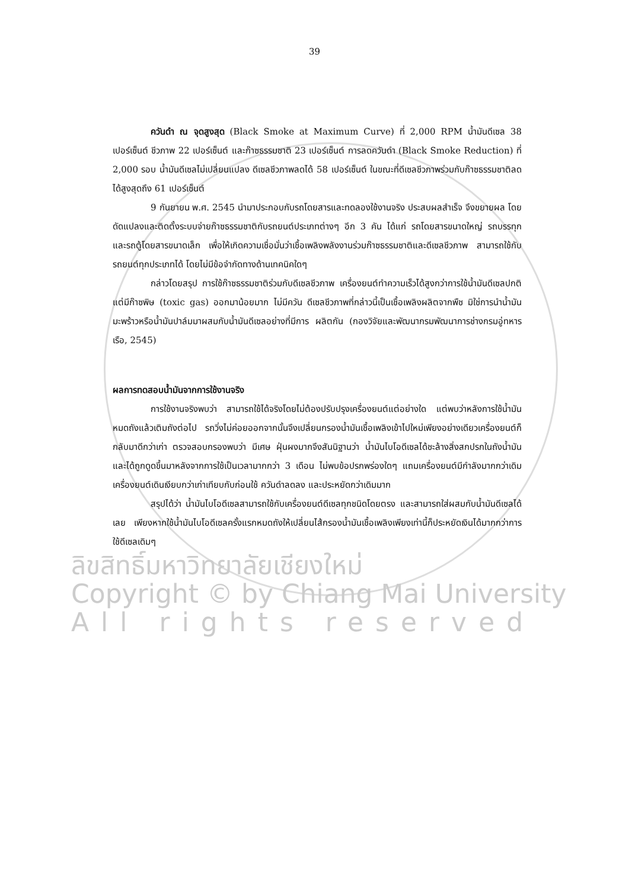39
ควันดำ ณ จุดสูงสุด (Black Smoke at Maximum Curve) ที่ 2,000 RPM น้ำมันดีเซล 38 เปอร์เซ็นต์ ชีวภาพ 22 เปอร์เซ็นต์ และก๊าซธรรมชาติ 23 เปอร์เซ็นต์ การลดควันดำ (Black Smoke Reduction) ที่ 2,000 รอบ น้ำมันดีเซลไม่เปลี่ยนแปลง ดีเซลชีวภาพลดได้ 58 เปอร์เซ็นต์ ในขณะที่ดีเซลชีวภาพร่วมกับก๊าซธรรมชาติลดได้สูงสุดถึง 61 เปอร์เซ็นต์
9 กันยายน พ.ศ. 2545 นำมาประกอบกับรถโดยสารและทดลองใช้งานจริง ประสบผลสำเร็จ จึงขยายผล โดยดัดแปลงและติดตั้งระบบจ่ายก๊าซธรรมชาติกับรถยนต์ประเภทต่างๆ อีก 3 คัน ได้แก่ รถโดยสารขนาดใหญ่ รถบรรทุก และรถตู้โดยสารขนาดเล็ก เพื่อให้เกิดความเชื่อมั่นว่าเชื้อเพลิงพลังงานร่วมก๊าซธรรมชาติและดีเซลชีวภาพ สามารถใช้กับรถยนต์ทุกประเภทได้ โดยไม่มีข้อจำกัดทางด้านเทคนิคใดๆ
กล่าวโดยสรุป การใช้ก๊าซธรรมชาติร่วมกับดีเซลชีวภาพ เครื่องยนต์ทำความเร็วได้สูงกว่าการใช้น้ำมันดีเซลปกติ แต่มีก๊าซพิษ (toxic gas) ออกมาน้อยมาก ไม่มีควัน ดีเซลชีวภาพที่กล่าวนี้เป็นเชื้อเพลิงผลิตจากพืช มิใช่การนำน้ำมันมะพร้าวหรือน้ำมันปาล์มมาผสมกับน้ำมันดีเซลอย่างที่มีการ ผลิตกัน (กองวิจัยและพัฒนากรมพัฒนาการช่างกรมอู่ทหารเรือ, 2545)
ผลการทดสอบน้ำมันจากการใช้งานจริง
การใช้งานจริงพบว่า สามารถใช้ได้จริงโดยไม่ต้องปรับปรุงเครื่องยนต์แต่อย่างใด แต่พบว่าหลังการใช้น้ำมันหมดถังแล้วเติมถังต่อไป รถวิ่งไม่ค่อยออกจากนั้นจึงเปลี่ยนกรองน้ำมันเชื้อเพลิงเข้าไปใหม่เพียงอย่างเดียวเครื่องยนต์ก็กลับมาดีกว่าเก่า ตรวจสอบกรองพบว่า มีเศษ ฝุ่นผงมากจึงสันนิฐานว่า น้ำมันไบโอดีเซลได้ชะล้างสิ่งสกปรกในถังน้ำมัน และได้ถูกดูดขึ้นมาหลังจากการใช้เป็นเวลามากกว่า 3 เดือน ไม่พบข้อปรกพร่องใดๆ แถมเครื่องยนต์มีกำลังมากกว่าเดิม เครื่องยนต์เดินเงียบกว่าเก่าเทียบกับก่อนใช้ ควันดำลดลง และประหยัดกว่าเดิมมาก
สรุปได้ว่า น้ำมันไบโอดีเซลสามารถใช้กับเครื่องยนต์ดีเซลทุกชนิดโดยตรง และสามารถใส่ผสมกับน้ำมันดีเซลได้เลย เพียงหากใช้น้ำมันไบโอดีเซลครั้งแรกหมดถังให้เปลี่ยนไส้กรองน้ำมันเชื้อเพลิงเพียงเท่านี้ก็ประหยัดเงินได้มากกว่าการใช้ดีเซลเดิมๆ
ลิขสิทธิ์มหาวิทยาลัยเชียงใหม่
Copyright © by Chiang Mai University
All rights reserved